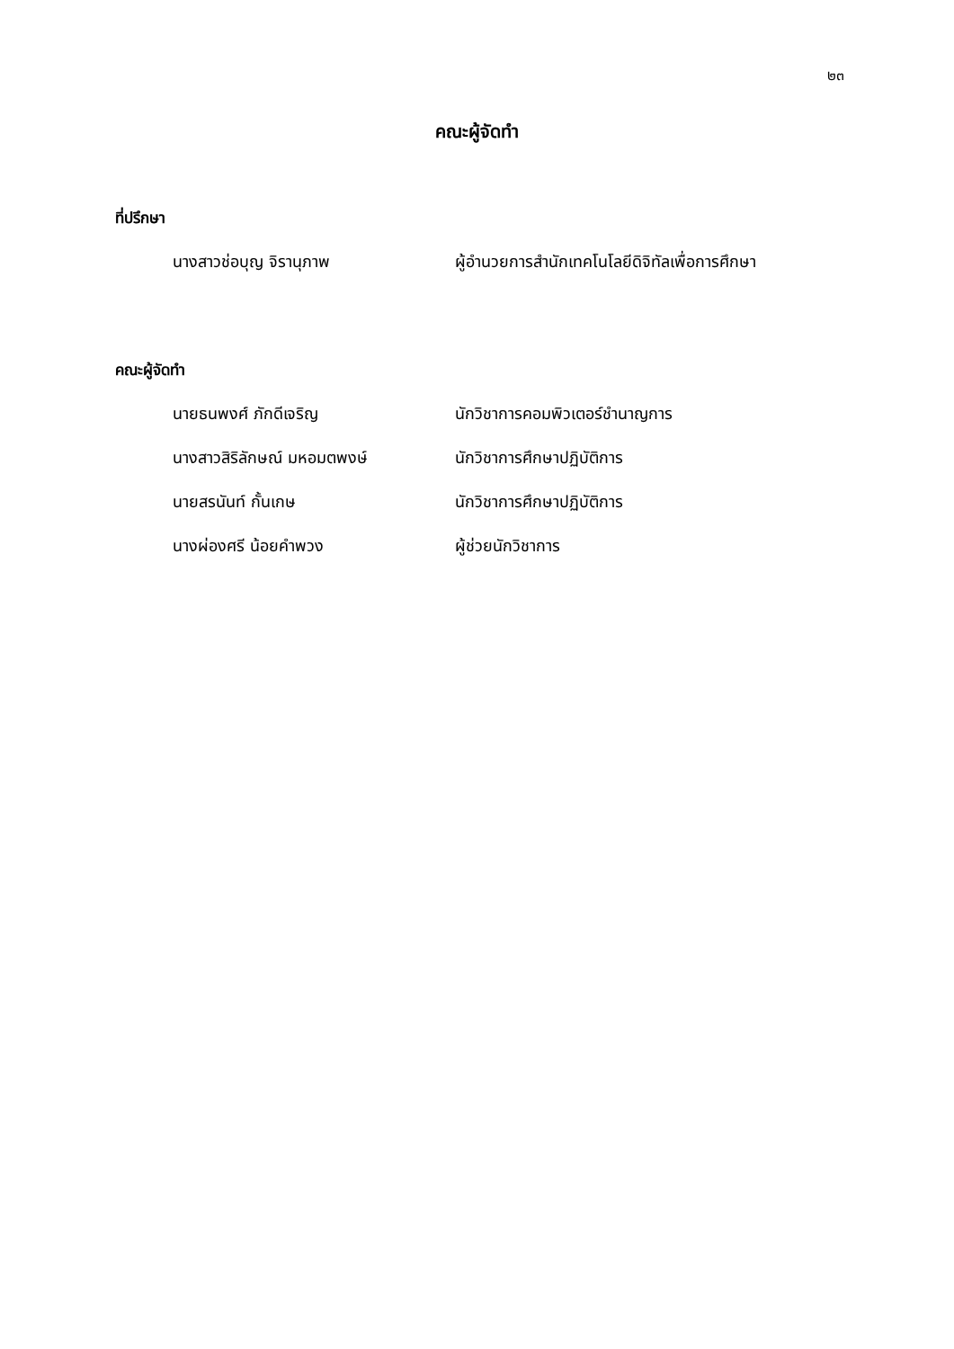๒๓
คณะผู้จัดทำ
ที่ปรึกษา
นางสาวช่อบุญ จิรานุภาพ ผู้อำนวยการสำนักเทคโนโลยีดิจิทัลเพื่อการศึกษา
คณะผู้จัดทำ
นายธนพงศ์ ภักดีเจริญ นักวิชาการคอมพิวเตอร์ชำนาญการ
นางสาวสิริลักษณ์ มหอมตพงษ์ นักวิชาการศึกษาปฏิบัติการ
นายสรนันท์ กั้นเกษ นักวิชาการศึกษาปฏิบัติการ
นางผ่องศรี น้อยคำพวง ผู้ช่วยนักวิชาการ